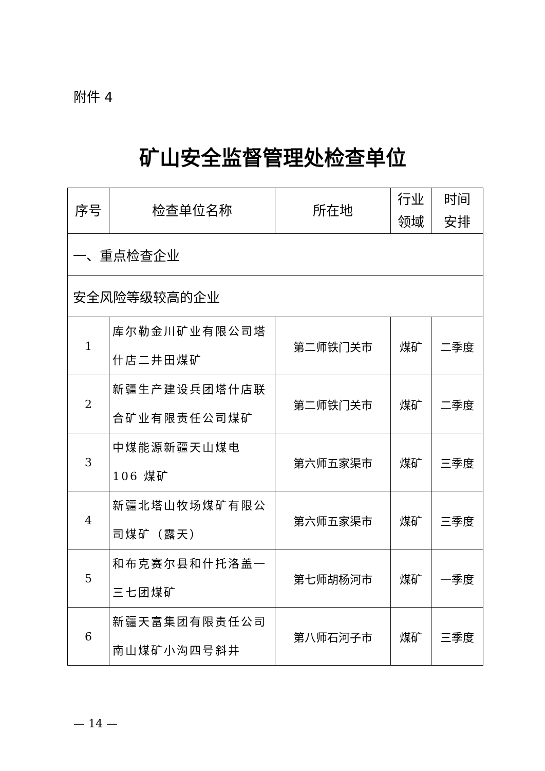附件 4
矿山安全监督管理处检查单位
| 序号 | 检查单位名称 | 所在地 | 行业 领域 | 时间 安排 |
| --- | --- | --- | --- | --- |
| 一、重点检查企业 | | | | |
| 安全风险等级较高的企业 | | | | |
| 1 | 库尔勒金川矿业有限公司塔什店二井田煤矿 | 第二师铁门关市 | 煤矿 | 二季度 |
| 2 | 新疆生产建设兵团塔什店联合矿业有限责任公司煤矿 | 第二师铁门关市 | 煤矿 | 二季度 |
| 3 | 中煤能源新疆天山煤电 106 煤矿 | 第六师五家渠市 | 煤矿 | 三季度 |
| 4 | 新疆北塔山牧场煤矿有限公司煤矿（露天） | 第六师五家渠市 | 煤矿 | 三季度 |
| 5 | 和布克赛尔县和什托洛盖一三七团煤矿 | 第七师胡杨河市 | 煤矿 | 一季度 |
| 6 | 新疆天富集团有限责任公司南山煤矿小沟四号斜井 | 第八师石河子市 | 煤矿 | 三季度 |
— 14 —